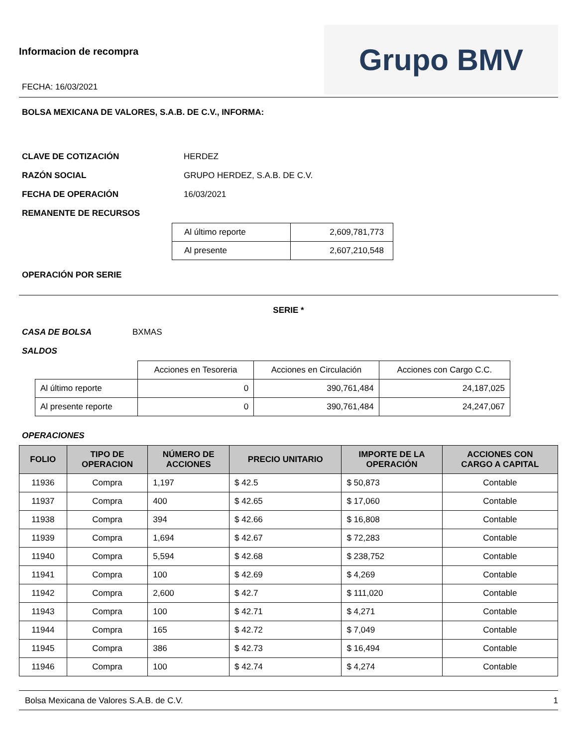Informacion de recompra
FECHA: 16/03/2021
Grupo BMV
BOLSA MEXICANA DE VALORES, S.A.B. DE C.V., INFORMA:
CLAVE DE COTIZACIÓN HERDEZ
RAZÓN SOCIAL GRUPO HERDEZ, S.A.B. DE C.V.
FECHA DE OPERACIÓN 16/03/2021
REMANENTE DE RECURSOS
| Al último reporte | 2,609,781,773 |
| Al presente | 2,607,210,548 |
OPERACIÓN POR SERIE
SERIE *
CASA DE BOLSA BXMAS
SALDOS
| | Acciones en Tesoreria | Acciones en Circulación | Acciones con Cargo C.C. |
| Al último reporte | 0 | 390,761,484 | 24,187,025 |
| Al presente reporte | 0 | 390,761,484 | 24,247,067 |
OPERACIONES
| FOLIO | TIPO DE OPERACION | NÚMERO DE ACCIONES | PRECIO UNITARIO | IMPORTE DE LA OPERACIÓN | ACCIONES CON CARGO A CAPITAL |
| --- | --- | --- | --- | --- | --- |
| 11936 | Compra | 1,197 | $ 42.5 | $ 50,873 | Contable |
| 11937 | Compra | 400 | $ 42.65 | $ 17,060 | Contable |
| 11938 | Compra | 394 | $ 42.66 | $ 16,808 | Contable |
| 11939 | Compra | 1,694 | $ 42.67 | $ 72,283 | Contable |
| 11940 | Compra | 5,594 | $ 42.68 | $ 238,752 | Contable |
| 11941 | Compra | 100 | $ 42.69 | $ 4,269 | Contable |
| 11942 | Compra | 2,600 | $ 42.7 | $ 111,020 | Contable |
| 11943 | Compra | 100 | $ 42.71 | $ 4,271 | Contable |
| 11944 | Compra | 165 | $ 42.72 | $ 7,049 | Contable |
| 11945 | Compra | 386 | $ 42.73 | $ 16,494 | Contable |
| 11946 | Compra | 100 | $ 42.74 | $ 4,274 | Contable |
Bolsa Mexicana de Valores S.A.B. de C.V. 1